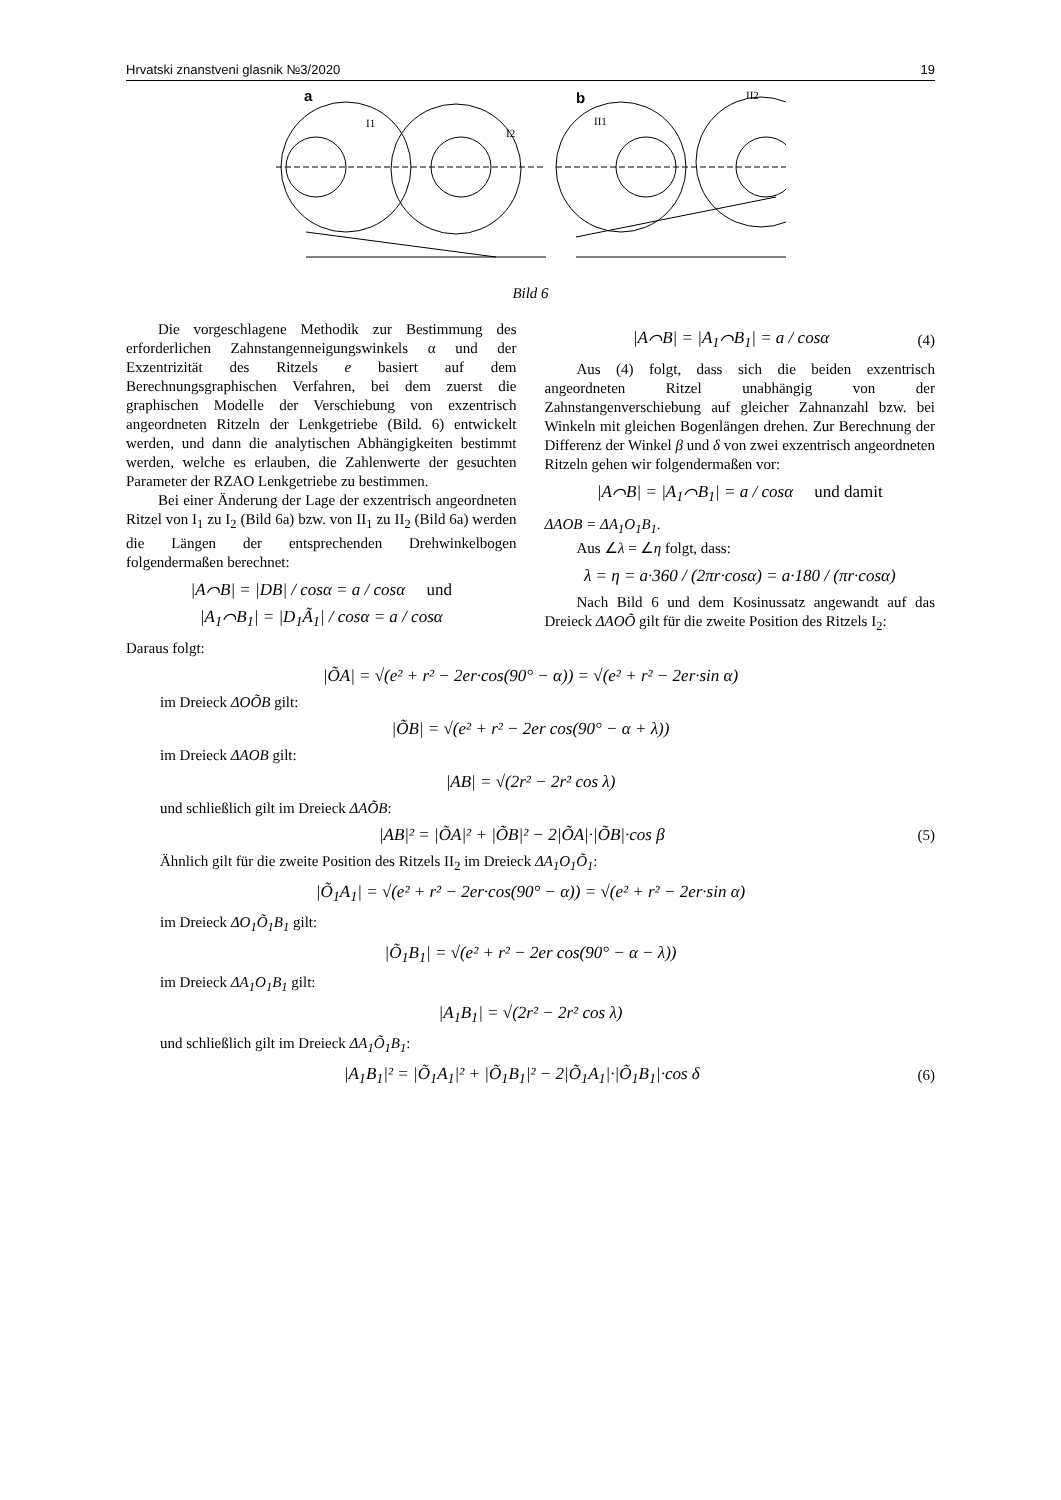Hrvatski znanstveni glasnik №3/2020 19
a
b
I1
I2
II1
II2
Bild 6
Die vorgeschlagene Methodik zur Bestimmung des erforderlichen Zahnstangenneigungswinkels α und der Exzentrizität des Ritzels e basiert auf dem Berechnungsgraphischen Verfahren, bei dem zuerst die graphischen Modelle der Verschiebung von exzentrisch angeordneten Ritzeln der Lenkgetriebe (Bild. 6) entwickelt werden, und dann die analytischen Abhängigkeiten bestimmt werden, welche es erlauben, die Zahlenwerte der gesuchten Parameter der RZAO Lenkgetriebe zu bestimmen.
Bei einer Änderung der Lage der exzentrisch angeordneten Ritzel von I<sub>1</sub> zu I<sub>2</sub> (Bild 6a) bzw. von II<sub>1</sub> zu II<sub>2</sub> (Bild 6a) werden die Längen der entsprechenden Drehwinkelbogen folgendermaßen berechnet:
|A⌒B| = |DB| / cosα = a / cosα und
|A<sub>1</sub>⌒B<sub>1</sub>| = |D<sub>1</sub>Ã<sub>1</sub>| / cosα = a / cosα
Daraus folgt:
|A⌒B| = |A<sub>1</sub>⌒B<sub>1</sub>| = a / cosα (4)
Aus (4) folgt, dass sich die beiden exzentrisch angeordneten Ritzel unabhängig von der Zahnstangenverschiebung auf gleicher Zahnanzahl bzw. bei Winkeln mit gleichen Bogenlängen drehen. Zur Berechnung der Differenz der Winkel β und δ von zwei exzentrisch angeordneten Ritzeln gehen wir folgendermaßen vor:
|A⌒B| = |A<sub>1</sub>⌒B<sub>1</sub>| = a / cosα und damit
ΔAOB = ΔA<sub>1</sub>O<sub>1</sub>B<sub>1</sub>.
Aus ∠λ = ∠η folgt, dass:
λ = η = a·360 / (2πr·cosα) = a·180 / (πr·cosα)
Nach Bild 6 und dem Kosinussatz angewandt auf das Dreieck ΔAOÕ gilt für die zweite Position des Ritzels I<sub>2</sub>:
|ÕA| = √(e² + r² − 2er·cos(90° − α)) = √(e² + r² − 2er·sin α)
im Dreieck ΔOÕB gilt:
|ÕB| = √(e² + r² − 2er cos(90° − α + λ))
im Dreieck ΔAOB gilt:
|AB| = √(2r² − 2r² cos λ)
und schließlich gilt im Dreieck ΔAÕB:
|AB|² = |ÕA|² + |ÕB|² − 2|ÕA|·|ÕB|·cos β (5)
Ähnlich gilt für die zweite Position des Ritzels II<sub>2</sub> im Dreieck ΔA<sub>1</sub>O<sub>1</sub>Õ<sub>1</sub>:
|Õ<sub>1</sub>A<sub>1</sub>| = √(e² + r² − 2er·cos(90° − α)) = √(e² + r² − 2er·sin α)
im Dreieck ΔO<sub>1</sub>Õ<sub>1</sub>B<sub>1</sub> gilt:
|Õ<sub>1</sub>B<sub>1</sub>| = √(e² + r² − 2er cos(90° − α − λ))
im Dreieck ΔA<sub>1</sub>O<sub>1</sub>B<sub>1</sub> gilt:
|A<sub>1</sub>B<sub>1</sub>| = √(2r² − 2r² cos λ)
und schließlich gilt im Dreieck ΔA<sub>1</sub>Õ<sub>1</sub>B<sub>1</sub>:
|A<sub>1</sub>B<sub>1</sub>|² = |Õ<sub>1</sub>A<sub>1</sub>|² + |Õ<sub>1</sub>B<sub>1</sub>|² − 2|Õ<sub>1</sub>A<sub>1</sub>|·|Õ<sub>1</sub>B<sub>1</sub>|·cos δ (6)